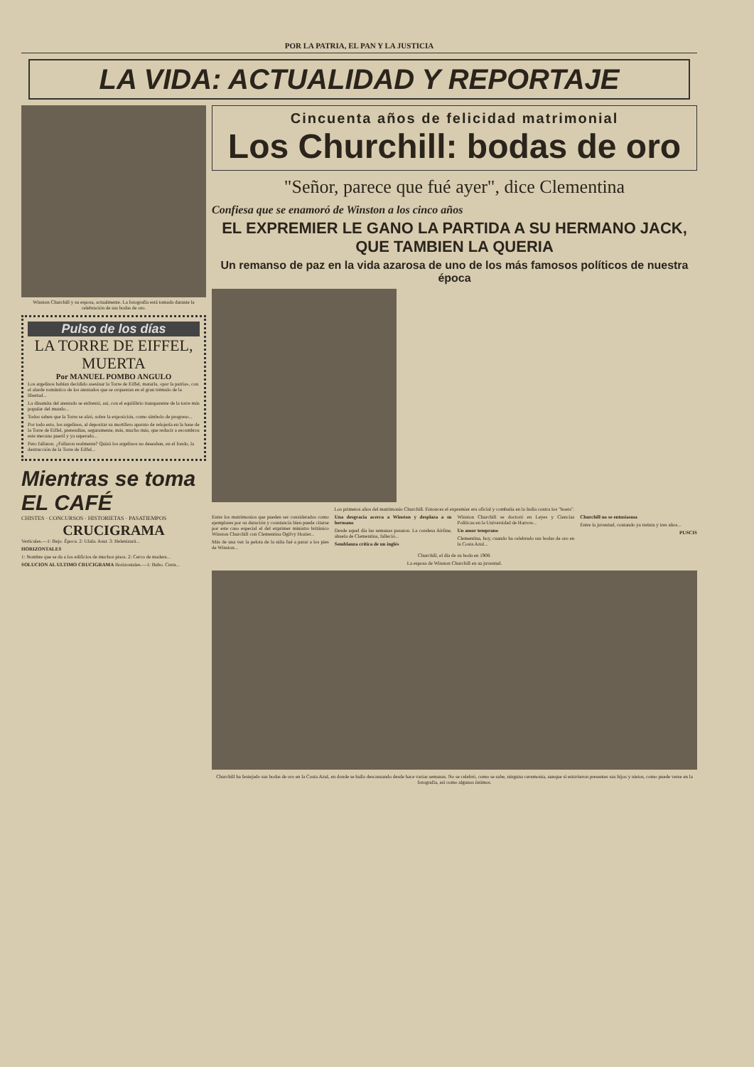POR LA PATRIA, EL PAN Y LA JUSTICIA
LA VIDA: ACTUALIDAD Y REPORTAJE
Winston Churchill y su esposa, actualmente. La fotografía está tomada durante la celebración de sus bodas de oro.
Pulso de los días
LA TORRE DE EIFFEL, MUERTA
Por MANUEL POMBO ANGULO
Los argelinos habían decidido asesinar la Torre de Eiffel, matarla, «por la patria», con el alarde romántico de los atentados que se orquestan en el gran trémulo de la libertad...
La dinamita del atentado se enfrentó, así, con el equilibrio transparente de la torre más popular del mundo...
Todos saben que la Torre se alzó, sobre la exposición, como símbolo de progreso...
Por todo esto, los argelinos, al depositar su mortífero aparato de relojería en la base de la Torre de Eiffel, pretendían, seguramente, más, mucho más, que reducir a escombros este mecano pueril y ya superado...
Pero fallaron. ¿Fallaron realmente? Quizá los argelinos no deseaban, en el fondo, la destrucción de la Torre de Eiffel...
Mientras se toma EL CAFÉ
CHISTES · CONCURSOS · HISTORIETAS · PASATIEMPOS
CRUCIGRAMA
Verticales.—1: Bejo. Época. 2: Ulula. Asur. 3: Helenizará...
HORIZONTALES
1: Nombre que se da a los edificios de muchos pisos. 2: Cerco de madera...
SOLUCION AL ULTIMO CRUCIGRAMA Horizontales.—1: Bubo. Creta...
Cincuenta años de felicidad matrimonial
Los Churchill: bodas de oro
"Señor, parece que fué ayer", dice Clementina
Confiesa que se enamoró de Winston a los cinco años
EL EXPREMIER LE GANO LA PARTIDA A SU HERMANO JACK, QUE TAMBIEN LA QUERIA
Un remanso de paz en la vida azarosa de uno de los más famosos políticos de nuestra época
Los primeros años del matrimonio Churchill. Entonces el expremier era oficial y combatía en la India contra los "boers".
Entre los matrimonios que pueden ser considerados como ejemplares por su duración y constancia bien puede citarse por este caso especial el del exprimer ministro británico Winston Churchill con Clementina Ogilvy Hozier...
Más de una vez la pelota de la niña fué a parar a los pies de Winston...
Una desgracia acerca a Winston y desplaza a su hermano
Desde aquel día las semanas pasaron. La condesa Airline, abuela de Clementina, falleció...
Semblanza crítica de un inglés
Winston Churchill se doctoró en Leyes y Ciencias Políticas en la Universidad de Harrow...
Un amor temprano
Clementina, hoy, cuando ha celebrado sus bodas de oro en la Costa Azul...
Churchill no se entusiasma
Entre la juventud, contando ya treinta y tres años...
PUSCIS
Churchill, el día de su boda en 1908.
La esposa de Winston Churchill en su juventud.
Churchill ha festejado sus bodas de oro en la Costa Azul, en donde se halla descansando desde hace varias semanas. No se celebró, como se sabe, ninguna ceremonia, aunque sí estuvieron presentes sus hijos y nietos, como puede verse en la fotografía, así como algunos íntimos.